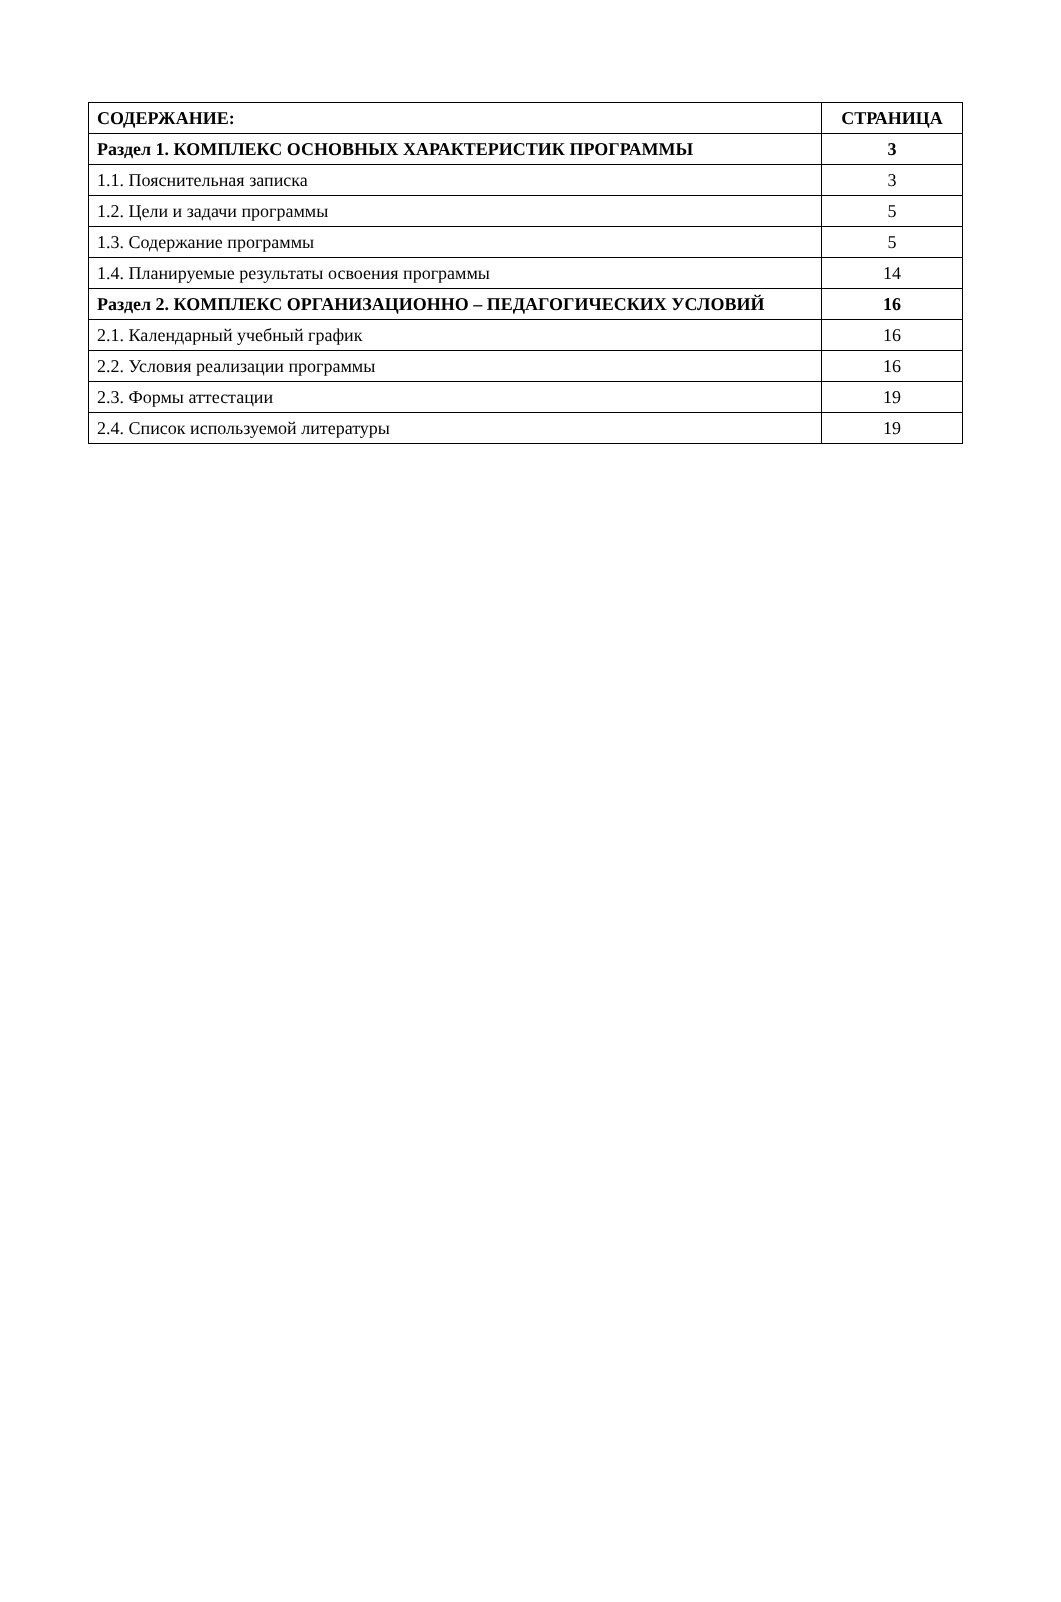| СОДЕРЖАНИЕ: | СТРАНИЦА |
| --- | --- |
| Раздел 1. КОМПЛЕКС ОСНОВНЫХ ХАРАКТЕРИСТИК ПРОГРАММЫ | 3 |
| 1.1. Пояснительная записка | 3 |
| 1.2. Цели и задачи программы | 5 |
| 1.3. Содержание программы | 5 |
| 1.4. Планируемые результаты освоения программы | 14 |
| Раздел 2. КОМПЛЕКС ОРГАНИЗАЦИОННО – ПЕДАГОГИЧЕСКИХ УСЛОВИЙ | 16 |
| 2.1. Календарный учебный график | 16 |
| 2.2. Условия реализации программы | 16 |
| 2.3. Формы аттестации | 19 |
| 2.4. Список используемой литературы | 19 |